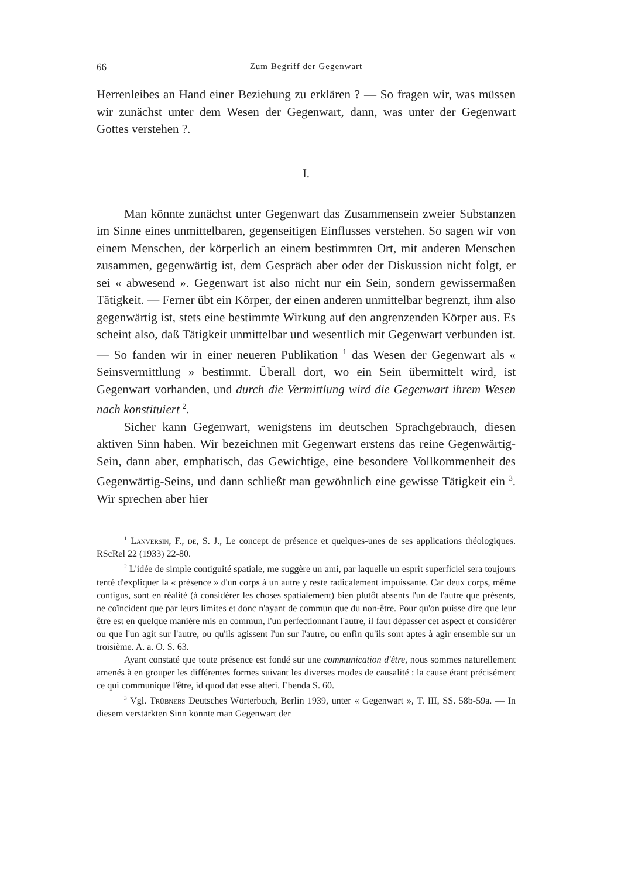66 Zum Begriff der Gegenwart
Herrenleibes an Hand einer Beziehung zu erklären ? — So fragen wir, was müssen wir zunächst unter dem Wesen der Gegenwart, dann, was unter der Gegenwart Gottes verstehen ?.
I.
Man könnte zunächst unter Gegenwart das Zusammensein zweier Substanzen im Sinne eines unmittelbaren, gegenseitigen Einflusses verstehen. So sagen wir von einem Menschen, der körperlich an einem bestimmten Ort, mit anderen Menschen zusammen, gegenwärtig ist, dem Gespräch aber oder der Diskussion nicht folgt, er sei « abwesend ». Gegenwart ist also nicht nur ein Sein, sondern gewissermaßen Tätigkeit. — Ferner übt ein Körper, der einen anderen unmittelbar begrenzt, ihm also gegenwärtig ist, stets eine bestimmte Wirkung auf den angrenzenden Körper aus. Es scheint also, daß Tätigkeit unmittelbar und wesentlich mit Gegenwart verbunden ist. — So fanden wir in einer neueren Publikation <sup>1</sup> das Wesen der Gegenwart als « Seinsvermittlung » bestimmt. Überall dort, wo ein Sein übermittelt wird, ist Gegenwart vorhanden, und durch die Vermittlung wird die Gegenwart ihrem Wesen nach konstituiert <sup>2</sup>.
Sicher kann Gegenwart, wenigstens im deutschen Sprachgebrauch, diesen aktiven Sinn haben. Wir bezeichnen mit Gegenwart erstens das reine Gegenwärtig-Sein, dann aber, emphatisch, das Gewichtige, eine besondere Vollkommenheit des Gegenwärtig-Seins, und dann schließt man gewöhnlich eine gewisse Tätigkeit ein <sup>3</sup>. Wir sprechen aber hier
<sup>1</sup> Lanversin, F., de, S. J., Le concept de présence et quelques-unes de ses applications théologiques. RScRel 22 (1933) 22-80.
<sup>2</sup> L'idée de simple contiguité spatiale, me suggère un ami, par laquelle un esprit superficiel sera toujours tenté d'expliquer la « présence » d'un corps à un autre y reste radicalement impuissante. Car deux corps, même contigus, sont en réalité (à considérer les choses spatialement) bien plutôt absents l'un de l'autre que présents, ne coïncident que par leurs limites et donc n'ayant de commun que du non-être. Pour qu'on puisse dire que leur être est en quelque manière mis en commun, l'un perfectionnant l'autre, il faut dépasser cet aspect et considérer ou que l'un agit sur l'autre, ou qu'ils agissent l'un sur l'autre, ou enfin qu'ils sont aptes à agir ensemble sur un troisième. A. a. O. S. 63.
Ayant constaté que toute présence est fondé sur une communication d'être, nous sommes naturellement amenés à en grouper les différentes formes suivant les diverses modes de causalité : la cause étant précisément ce qui communique l'être, id quod dat esse alteri. Ebenda S. 60.
<sup>3</sup> Vgl. Trübners Deutsches Wörterbuch, Berlin 1939, unter « Gegenwart », T. III, SS. 58b-59a. — In diesem verstärkten Sinn könnte man Gegenwart der